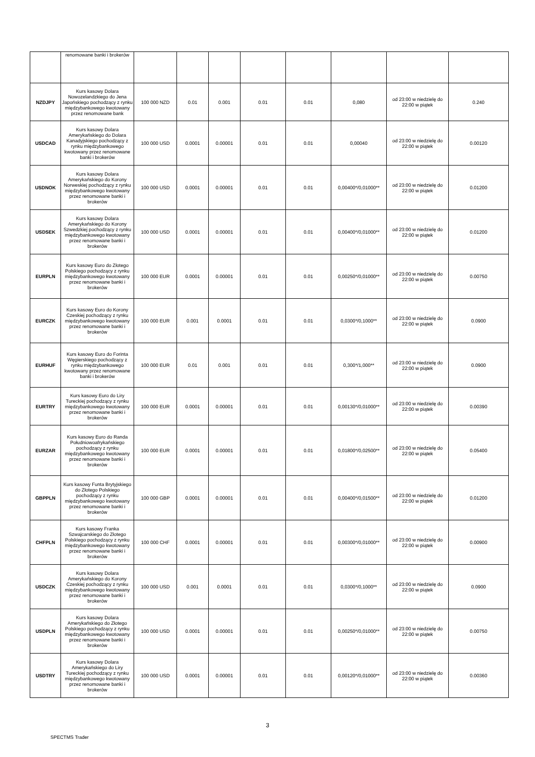| | renomowane banki i brokerów | | | | | | | | |
| NZDJPY | Kurs kasowy Dolara Nowozelandzkiego do Jena Japońskiego pochodzący z rynku międzybankowego kwotowany przez renomowane bank | 100 000 NZD | 0.01 | 0.001 | 0.01 | 0.01 | 0,080 | od 23:00 w niedzielę do 22:00 w piątek | 0.240 |
| USDCAD | Kurs kasowy Dolara Amerykańskiego do Dolara Kanadyjskiego pochodzący z rynku międzybankowego kwotowany przez renomowane banki i brokerów | 100 000 USD | 0.0001 | 0.00001 | 0.01 | 0.01 | 0,00040 | od 23:00 w niedzielę do 22:00 w piątek | 0.00120 |
| USDNOK | Kurs kasowy Dolara Amerykańskiego do Korony Norweskiej pochodzący z rynku międzybankowego kwotowany przez renomowane banki i brokerów | 100 000 USD | 0.0001 | 0.00001 | 0.01 | 0.01 | 0,00400*/0,01000** | od 23:00 w niedzielę do 22:00 w piątek | 0.01200 |
| USDSEK | Kurs kasowy Dolara Amerykańskiego do Korony Szwedzkiej pochodzący z rynku międzybankowego kwotowany przez renomowane banki i brokerów | 100 000 USD | 0.0001 | 0.00001 | 0.01 | 0.01 | 0,00400*/0,01000** | od 23:00 w niedzielę do 22:00 w piątek | 0.01200 |
| EURPLN | Kurs kasowy Euro do Złotego Polskiego pochodzący z rynku międzybankowego kwotowany przez renomowane banki i brokerów | 100 000 EUR | 0.0001 | 0.00001 | 0.01 | 0.01 | 0,00250*/0,01000** | od 23:00 w niedzielę do 22:00 w piątek | 0.00750 |
| EURCZK | Kurs kasowy Euro do Korony Czeskiej pochodzący z rynku międzybankowego kwotowany przez renomowane banki i brokerów | 100 000 EUR | 0.001 | 0.0001 | 0.01 | 0.01 | 0,0300*/0,1000** | od 23:00 w niedzielę do 22:00 w piątek | 0.0900 |
| EURHUF | Kurs kasowy Euro do Forinta Węgierskiego pochodzący z rynku międzybankowego kwotowany przez renomowane banki i brokerów | 100 000 EUR | 0.01 | 0.001 | 0.01 | 0.01 | 0,300*/1,000** | od 23:00 w niedzielę do 22:00 w piątek | 0.0900 |
| EURTRY | Kurs kasowy Euro do Liry Tureckiej pochodzący z rynku międzybankowego kwotowany przez renomowane banki i brokerów | 100 000 EUR | 0.0001 | 0.00001 | 0.01 | 0.01 | 0,00130*/0,01000** | od 23:00 w niedzielę do 22:00 w piątek | 0.00390 |
| EURZAR | Kurs kasowy Euro do Randa Południowoafrykańskiego pochodzący z rynku międzybankowego kwotowany przez renomowane banki i brokerów | 100 000 EUR | 0.0001 | 0.00001 | 0.01 | 0.01 | 0,01800*/0,02500** | od 23:00 w niedzielę do 22:00 w piątek | 0.05400 |
| GBPPLN | Kurs kasowy Funta Brytyjskiego do Złotego Polskiego pochodzący z rynku międzybankowego kwotowany przez renomowane banki i brokerów | 100 000 GBP | 0.0001 | 0.00001 | 0.01 | 0.01 | 0,00400*/0,01500** | od 23:00 w niedzielę do 22:00 w piątek | 0.01200 |
| CHFPLN | Kurs kasowy Franka Szwajcarskiego do Złotego Polskiego pochodzący z rynku międzybankowego kwotowany przez renomowane banki i brokerów | 100 000 CHF | 0.0001 | 0.00001 | 0.01 | 0.01 | 0,00300*/0,01000** | od 23:00 w niedzielę do 22:00 w piątek | 0.00900 |
| USDCZK | Kurs kasowy Dolara Amerykańskiego do Korony Czeskiej pochodzący z rynku międzybankowego kwotowany przez renomowane banki i brokerów | 100 000 USD | 0.001 | 0.0001 | 0.01 | 0.01 | 0,0300*/0,1000** | od 23:00 w niedzielę do 22:00 w piątek | 0.0900 |
| USDPLN | Kurs kasowy Dolara Amerykańskiego do Złotego Polskiego pochodzący z rynku międzybankowego kwotowany przez renomowane banki i brokerów | 100 000 USD | 0.0001 | 0.00001 | 0.01 | 0.01 | 0,00250*/0,01000** | od 23:00 w niedzielę do 22:00 w piątek | 0.00750 |
| USDTRY | Kurs kasowy Dolara Amerykańskiego do Liry Tureckiej pochodzący z rynku międzybankowego kwotowany przez renomowane banki i brokerów | 100 000 USD | 0.0001 | 0.00001 | 0.01 | 0.01 | 0,00120*/0,01000** | od 23:00 w niedzielę do 22:00 w piątek | 0.00360 |
3
SPECTMS Trader